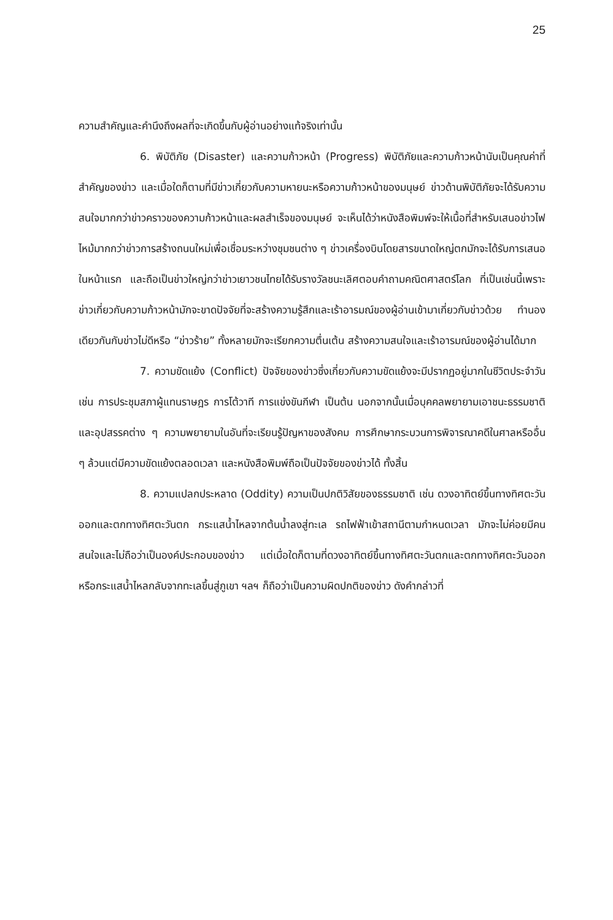25
ความสำคัญและคำนึงถึงผลที่จะเกิดขึ้นกับผู้อ่านอย่างแท้จริงเท่านั้น
6. พิบัติภัย (Disaster) และความก้าวหน้า (Progress) พิบัติภัยและความก้าวหน้านับเป็นคุณค่าที่สำคัญของข่าว และเมื่อใดก็ตามที่มีข่าวเกี่ยวกับความหายนะหรือความก้าวหน้าของมนุษย์ ข่าวด้านพิบัติภัยจะได้รับความสนใจมากกว่าข่าวคราวของความก้าวหน้าและผลสำเร็จของมนุษย์ จะเห็นได้ว่าหนังสือพิมพ์จะให้เนื้อที่สำหรับเสนอข่าวไฟไหม้มากกว่าข่าวการสร้างถนนใหม่เพื่อเชื่อมระหว่างชุมชนต่าง ๆ ข่าวเครื่องบินโดยสารขนาดใหญ่ตกมักจะได้รับการเสนอในหน้าแรก และถือเป็นข่าวใหญ่กว่าข่าวเยาวชนไทยได้รับรางวัลชนะเลิศตอบคำถามคณิตศาสตร์โลก ที่เป็นเช่นนี้เพราะข่าวเกี่ยวกับความก้าวหน้ามักจะขาดปัจจัยที่จะสร้างความรู้สึกและเร้าอารมณ์ของผู้อ่านเข้ามาเกี่ยวกับข่าวด้วย ทำนองเดียวกันกับข่าวไม่ดีหรือ “ข่าวร้าย” ทั้งหลายมักจะเรียกความตื่นเต้น สร้างความสนใจและเร้าอารมณ์ของผู้อ่านได้มาก
7. ความขัดแย้ง (Conflict) ปัจจัยของข่าวซึ่งเกี่ยวกับความขัดแย้งจะมีปรากฏอยู่มากในชีวิตประจำวัน เช่น การประชุมสภาผู้แทนราษฎร การโต้วาที การแข่งขันกีฬา เป็นต้น นอกจากนั้นเมื่อบุคคลพยายามเอาชนะธรรมชาติและอุปสรรคต่าง ๆ ความพยายามในอันที่จะเรียนรู้ปัญหาของสังคม การศึกษากระบวนการพิจารณาคดีในศาลหรืออื่น ๆ ล้วนแต่มีความขัดแย้งตลอดเวลา และหนังสือพิมพ์ถือเป็นปัจจัยของข่าวได้ ทั้งสิ้น
8. ความแปลกประหลาด (Oddity) ความเป็นปกติวิสัยของธรรมชาติ เช่น ดวงอาทิตย์ขึ้นทางทิศตะวันออกและตกทางทิศตะวันตก กระแสน้ำไหลจากต้นน้ำลงสู่ทะเล รถไฟฟ้าเข้าสถานีตามกำหนดเวลา มักจะไม่ค่อยมีคนสนใจและไม่ถือว่าเป็นองค์ประกอบของข่าว แต่เมื่อใดก็ตามที่ดวงอาทิตย์ขึ้นทางทิศตะวันตกและตกทางทิศตะวันออก หรือกระแสน้ำไหลกลับจากทะเลขึ้นสู่ภูเขา ฯลฯ ก็ถือว่าเป็นความผิดปกติของข่าว ดังคำกล่าวที่